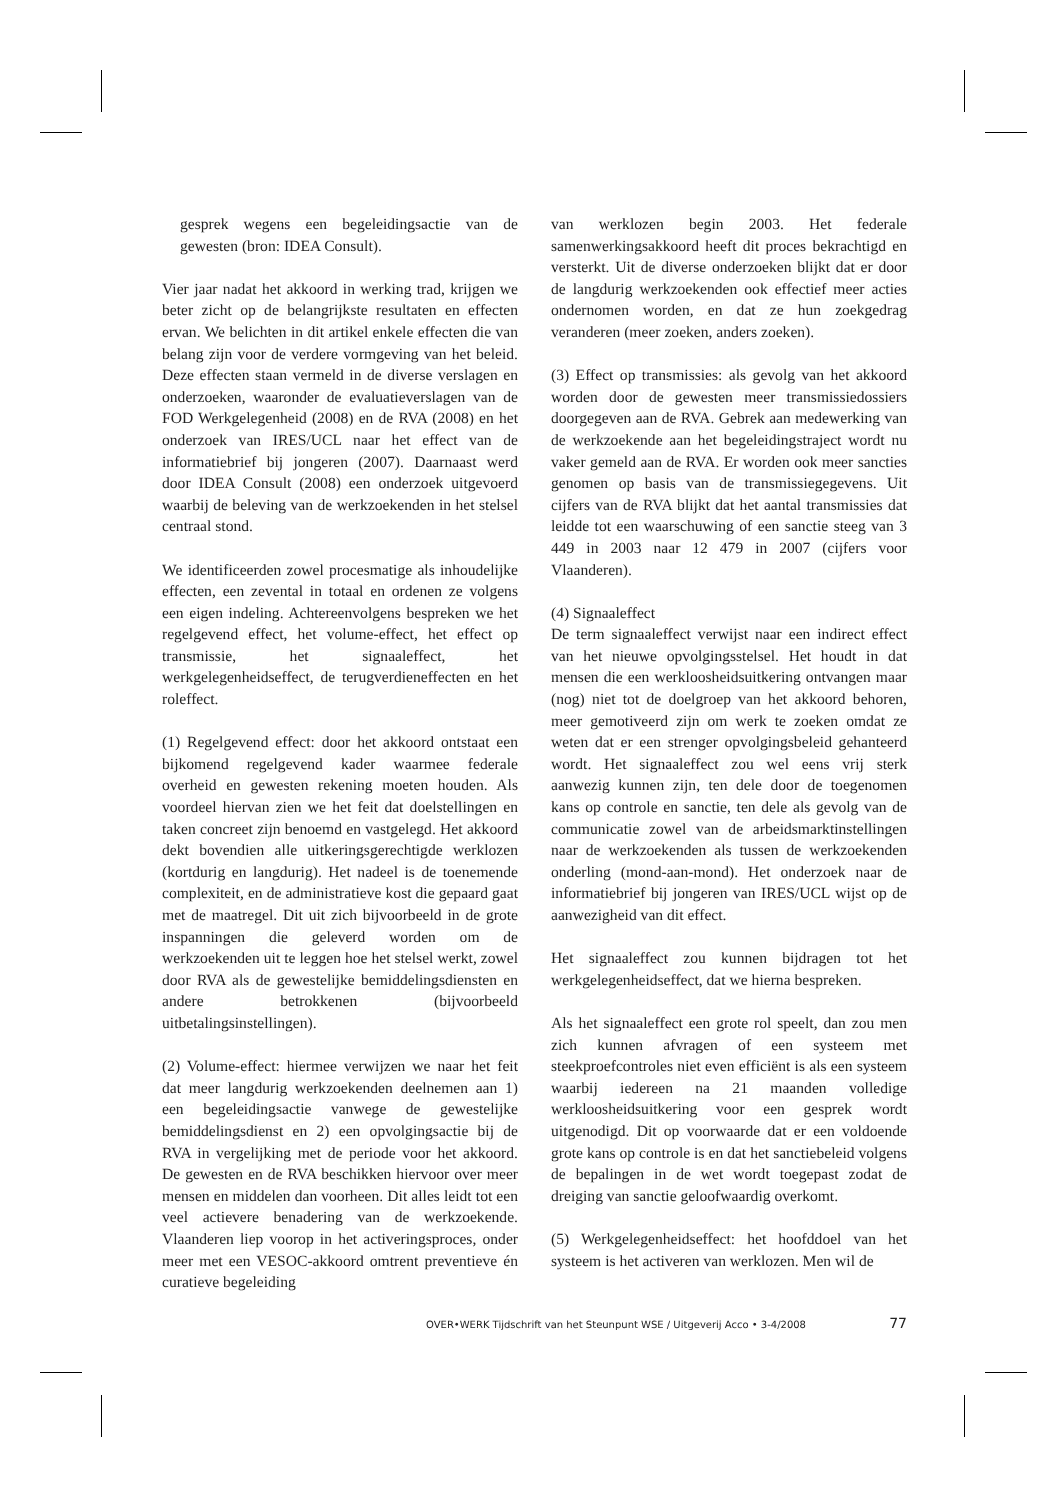gesprek wegens een begeleidingsactie van de gewesten (bron: IDEA Consult).
Vier jaar nadat het akkoord in werking trad, krijgen we beter zicht op de belangrijkste resultaten en effecten ervan. We belichten in dit artikel enkele effecten die van belang zijn voor de verdere vormgeving van het beleid. Deze effecten staan vermeld in de diverse verslagen en onderzoeken, waaronder de evaluatieverslagen van de FOD Werkgelegenheid (2008) en de RVA (2008) en het onderzoek van IRES/UCL naar het effect van de informatiebrief bij jongeren (2007). Daarnaast werd door IDEA Consult (2008) een onderzoek uitgevoerd waarbij de beleving van de werkzoekenden in het stelsel centraal stond.
We identificeerden zowel procesmatige als inhoudelijke effecten, een zevental in totaal en ordenen ze volgens een eigen indeling. Achtereenvolgens bespreken we het regelgevend effect, het volume-effect, het effect op transmissie, het signaaleffect, het werkgelegenheidseffect, de terugverdieneffecten en het roleffect.
(1) Regelgevend effect: door het akkoord ontstaat een bijkomend regelgevend kader waarmee federale overheid en gewesten rekening moeten houden. Als voordeel hiervan zien we het feit dat doelstellingen en taken concreet zijn benoemd en vastgelegd. Het akkoord dekt bovendien alle uitkeringsgerechtigde werklozen (kortdurig en langdurig). Het nadeel is de toenemende complexiteit, en de administratieve kost die gepaard gaat met de maatregel. Dit uit zich bijvoorbeeld in de grote inspanningen die geleverd worden om de werkzoekenden uit te leggen hoe het stelsel werkt, zowel door RVA als de gewestelijke bemiddelingsdiensten en andere betrokkenen (bijvoorbeeld uitbetalingsinstellingen).
(2) Volume-effect: hiermee verwijzen we naar het feit dat meer langdurig werkzoekenden deelnemen aan 1) een begeleidingsactie vanwege de gewestelijke bemiddelingsdienst en 2) een opvolgingsactie bij de RVA in vergelijking met de periode voor het akkoord. De gewesten en de RVA beschikken hiervoor over meer mensen en middelen dan voorheen. Dit alles leidt tot een veel actievere benadering van de werkzoekende. Vlaanderen liep voorop in het activeringsproces, onder meer met een VESOC-akkoord omtrent preventieve én curatieve begeleiding
van werklozen begin 2003. Het federale samenwerkingsakkoord heeft dit proces bekrachtigd en versterkt. Uit de diverse onderzoeken blijkt dat er door de langdurig werkzoekenden ook effectief meer acties ondernomen worden, en dat ze hun zoekgedrag veranderen (meer zoeken, anders zoeken).
(3) Effect op transmissies: als gevolg van het akkoord worden door de gewesten meer transmissiedossiers doorgegeven aan de RVA. Gebrek aan medewerking van de werkzoekende aan het begeleidingstraject wordt nu vaker gemeld aan de RVA. Er worden ook meer sancties genomen op basis van de transmissiegegevens. Uit cijfers van de RVA blijkt dat het aantal transmissies dat leidde tot een waarschuwing of een sanctie steeg van 3 449 in 2003 naar 12 479 in 2007 (cijfers voor Vlaanderen).
(4) Signaaleffect
De term signaaleffect verwijst naar een indirect effect van het nieuwe opvolgingsstelsel. Het houdt in dat mensen die een werkloosheidsuitkering ontvangen maar (nog) niet tot de doelgroep van het akkoord behoren, meer gemotiveerd zijn om werk te zoeken omdat ze weten dat er een strenger opvolgingsbeleid gehanteerd wordt. Het signaaleffect zou wel eens vrij sterk aanwezig kunnen zijn, ten dele door de toegenomen kans op controle en sanctie, ten dele als gevolg van de communicatie zowel van de arbeidsmarktinstellingen naar de werkzoekenden als tussen de werkzoekenden onderling (mond-aan-mond). Het onderzoek naar de informatiebrief bij jongeren van IRES/UCL wijst op de aanwezigheid van dit effect.
Het signaaleffect zou kunnen bijdragen tot het werkgelegenheidseffect, dat we hierna bespreken.
Als het signaaleffect een grote rol speelt, dan zou men zich kunnen afvragen of een systeem met steekproefcontroles niet even efficiënt is als een systeem waarbij iedereen na 21 maanden volledige werkloosheidsuitkering voor een gesprek wordt uitgenodigd. Dit op voorwaarde dat er een voldoende grote kans op controle is en dat het sanctiebeleid volgens de bepalingen in de wet wordt toegepast zodat de dreiging van sanctie geloofwaardig overkomt.
(5) Werkgelegenheidseffect: het hoofddoel van het systeem is het activeren van werklozen. Men wil de
OVER•WERK Tijdschrift van het Steunpunt WSE / Uitgeverij Acco • 3-4/2008 77